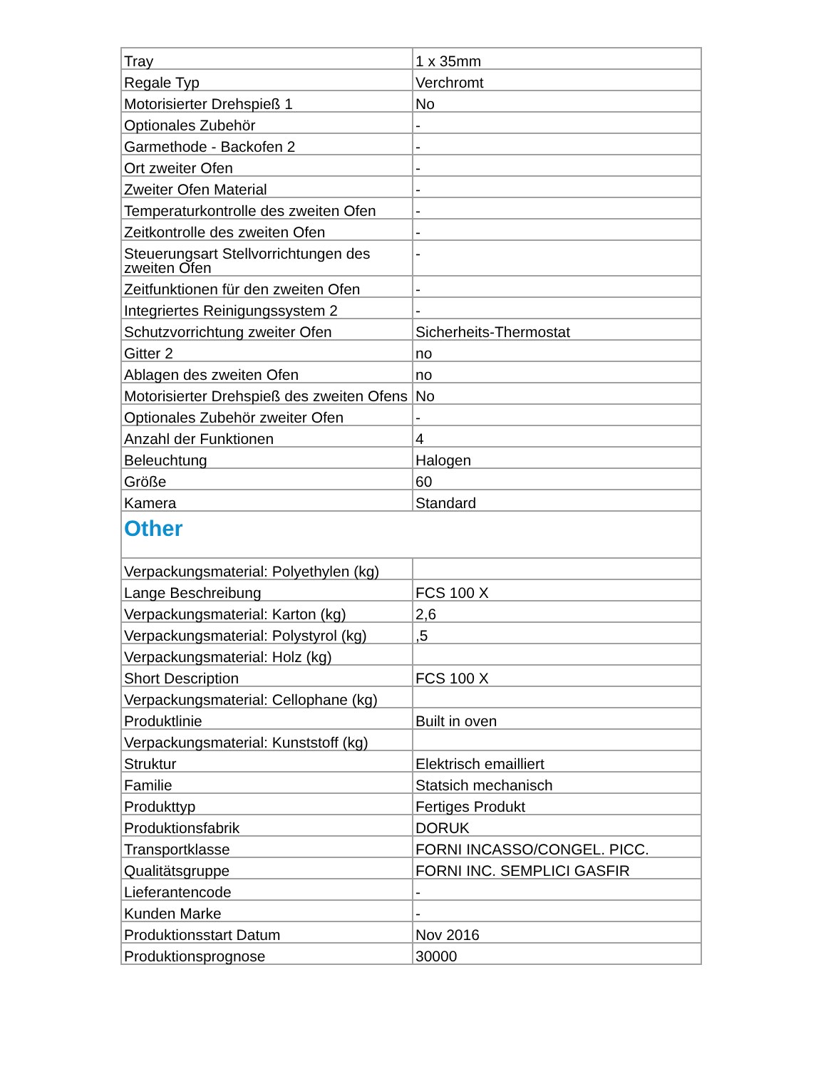| Tray | 1 x 35mm |
| Regale Typ | Verchromt |
| Motorisierter Drehspieß 1 | No |
| Optionales Zubehör | - |
| Garmethode - Backofen 2 | - |
| Ort zweiter Ofen | - |
| Zweiter Ofen Material | - |
| Temperaturkontrolle des zweiten Ofen | - |
| Zeitkontrolle des zweiten Ofen | - |
| Steuerungsart Stellvorrichtungen des zweiten Ofen | - |
| Zeitfunktionen für den zweiten Ofen | - |
| Integriertes Reinigungssystem 2 | - |
| Schutzvorrichtung zweiter Ofen | Sicherheits-Thermostat |
| Gitter 2 | no |
| Ablagen des zweiten Ofen | no |
| Motorisierter Drehspieß des zweiten Ofens | No |
| Optionales Zubehör zweiter Ofen | - |
| Anzahl der Funktionen | 4 |
| Beleuchtung | Halogen |
| Größe | 60 |
| Kamera | Standard |
| Other | |
| Verpackungsmaterial: Polyethylen (kg) | |
| Lange Beschreibung | FCS 100 X |
| Verpackungsmaterial: Karton (kg) | 2,6 |
| Verpackungsmaterial: Polystyrol (kg) | ,5 |
| Verpackungsmaterial: Holz (kg) | |
| Short Description | FCS 100 X |
| Verpackungsmaterial: Cellophane (kg) | |
| Produktlinie | Built in oven |
| Verpackungsmaterial: Kunststoff (kg) | |
| Struktur | Elektrisch emailliert |
| Familie | Statsich mechanisch |
| Produkttyp | Fertiges Produkt |
| Produktionsfabrik | DORUK |
| Transportklasse | FORNI INCASSO/CONGEL. PICC. |
| Qualitätsgruppe | FORNI INC. SEMPLICI GASFIR |
| Lieferantencode | - |
| Kunden Marke | - |
| Produktionsstart Datum | Nov 2016 |
| Produktionsprognose | 30000 |